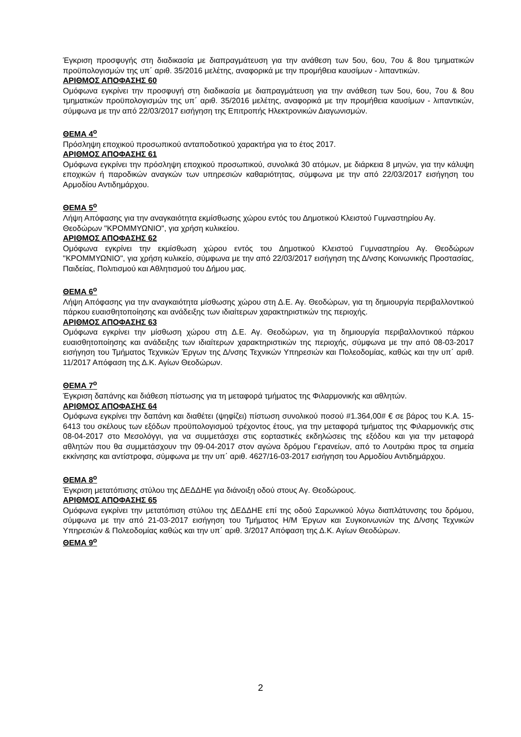Έγκριση προσφυγής στη διαδικασία με διαπραγμάτευση για την ανάθεση των 5ου, 6ου, 7ου & 8ου τμηματικών προϋπολογισμών της υπ΄ αριθ. 35/2016 μελέτης, αναφορικά με την προμήθεια καυσίμων - λιπαντικών.
ΑΡΙΘΜΟΣ ΑΠΟΦΑΣΗΣ 60
Ομόφωνα εγκρίνει την προσφυγή στη διαδικασία με διαπραγμάτευση για την ανάθεση των 5ου, 6ου, 7ου & 8ου τμηματικών προϋπολογισμών της υπ΄ αριθ. 35/2016 μελέτης, αναφορικά με την προμήθεια καυσίμων - λιπαντικών, σύμφωνα με την από 22/03/2017 εισήγηση της Επιτροπής Ηλεκτρονικών Διαγωνισμών.
ΘΕΜΑ 4<sup>ο</sup>
Πρόσληψη εποχικού προσωπικού ανταποδοτικού χαρακτήρα για το έτος 2017.
ΑΡΙΘΜΟΣ ΑΠΟΦΑΣΗΣ 61
Ομόφωνα εγκρίνει την πρόσληψη εποχικού προσωπικού, συνολικά 30 ατόμων, με διάρκεια 8 μηνών, για την κάλυψη εποχικών ή παροδικών αναγκών των υπηρεσιών καθαριότητας, σύμφωνα με την από 22/03/2017 εισήγηση του Αρμοδίου Αντιδημάρχου.
ΘΕΜΑ 5<sup>ο</sup>
Λήψη Απόφασης για την αναγκαιότητα εκμίσθωσης χώρου εντός του Δημοτικού Κλειστού Γυμναστηρίου Αγ. Θεοδώρων "ΚΡΟΜΜΥΩΝΙΟ", για χρήση κυλικείου.
ΑΡΙΘΜΟΣ ΑΠΟΦΑΣΗΣ 62
Ομόφωνα εγκρίνει την εκμίσθωση χώρου εντός του Δημοτικού Κλειστού Γυμναστηρίου Αγ. Θεοδώρων "ΚΡΟΜΜΥΩΝΙΟ", για χρήση κυλικείο, σύμφωνα με την από 22/03/2017 εισήγηση της Δ/νσης Κοινωνικής Προστασίας, Παιδείας, Πολιτισμού και Αθλητισμού του Δήμου μας.
ΘΕΜΑ 6<sup>ο</sup>
Λήψη Απόφασης για την αναγκαιότητα μίσθωσης χώρου στη Δ.Ε. Αγ. Θεοδώρων, για τη δημιουργία περιβαλλοντικού πάρκου ευαισθητοποίησης και ανάδειξης των ιδιαίτερων χαρακτηριστικών της περιοχής.
ΑΡΙΘΜΟΣ ΑΠΟΦΑΣΗΣ 63
Ομόφωνα εγκρίνει την μίσθωση χώρου στη Δ.Ε. Αγ. Θεοδώρων, για τη δημιουργία περιβαλλοντικού πάρκου ευαισθητοποίησης και ανάδειξης των ιδιαίτερων χαρακτηριστικών της περιοχής, σύμφωνα με την από 08-03-2017 εισήγηση του Τμήματος Τεχνικών Έργων της Δ/νσης Τεχνικών Υπηρεσιών και Πολεοδομίας, καθώς και την υπ΄ αριθ. 11/2017 Απόφαση της Δ.Κ. Αγίων Θεοδώρων.
ΘΕΜΑ 7<sup>ο</sup>
Έγκριση δαπάνης και διάθεση πίστωσης για τη μεταφορά τμήματος της Φιλαρμονικής και αθλητών.
ΑΡΙΘΜΟΣ ΑΠΟΦΑΣΗΣ 64
Ομόφωνα εγκρίνει την δαπάνη και διαθέτει (ψηφίζει) πίστωση συνολικού ποσού #1.364,00# € σε βάρος του Κ.Α. 15-6413 του σκέλους των εξόδων προϋπολογισμού τρέχοντος έτους, για την μεταφορά τμήματος της Φιλαρμονικής στις 08-04-2017 στο Μεσολόγγι, για να συμμετάσχει στις εορταστικές εκδηλώσεις της εξόδου και για την μεταφορά αθλητών που θα συμμετάσχουν την 09-04-2017 στον αγώνα δρόμου Γερανείων, από το Λουτράκι προς τα σημεία εκκίνησης και αντίστροφα, σύμφωνα με την υπ΄ αριθ. 4627/16-03-2017 εισήγηση του Αρμοδίου Αντιδημάρχου.
ΘΕΜΑ 8<sup>ο</sup>
Έγκριση μετατόπισης στύλου της ΔΕΔΔΗΕ για διάνοιξη οδού στους Αγ. Θεοδώρους.
ΑΡΙΘΜΟΣ ΑΠΟΦΑΣΗΣ 65
Ομόφωνα εγκρίνει την μετατόπιση στύλου της ΔΕΔΔΗΕ επί της οδού Σαρωνικού λόγω διαπλάτυνσης του δρόμου, σύμφωνα με την από 21-03-2017 εισήγηση του Τμήματος Η/Μ Έργων και Συγκοινωνιών της Δ/νσης Τεχνικών Υπηρεσιών & Πολεοδομίας καθώς και την υπ΄ αριθ. 3/2017 Απόφαση της Δ.Κ. Αγίων Θεοδώρων.
ΘΕΜΑ 9<sup>ο</sup>
2